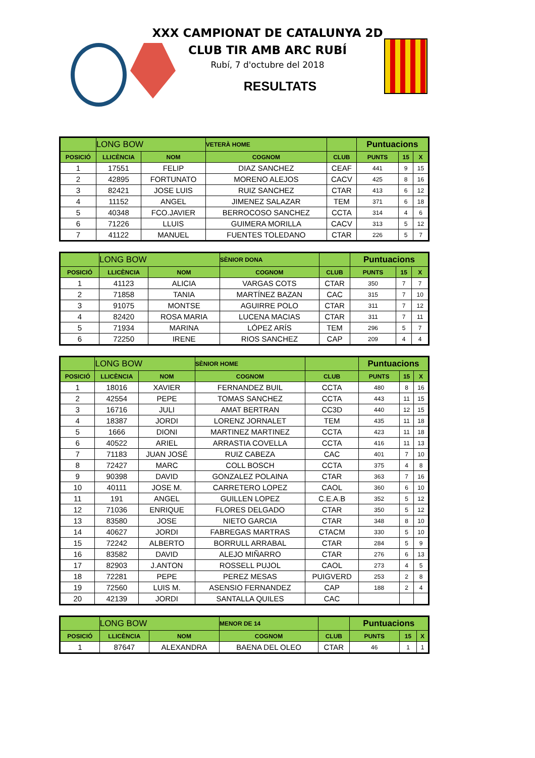XXX CAMPIONAT DE CATALUNYA 2D
CLUB TIR AMB ARC RUBÍ
Rubí, 7 d'octubre del 2018
RESULTATS
| | LONG BOW | | VETERÀ HOME | | Puntuacions | | |
| POSICIÓ | LLICÈNCIA | NOM | COGNOM | CLUB | PUNTS | 15 | X |
| 1 | 17551 | FELIP | DIAZ SANCHEZ | CEAF | 441 | 9 | 15 |
| 2 | 42895 | FORTUNATO | MORENO ALEJOS | CACV | 425 | 8 | 16 |
| 3 | 82421 | JOSE LUIS | RUIZ SANCHEZ | CTAR | 413 | 6 | 12 |
| 4 | 11152 | ANGEL | JIMENEZ SALAZAR | TEM | 371 | 6 | 18 |
| 5 | 40348 | FCO.JAVIER | BERROCOSO SANCHEZ | CCTA | 314 | 4 | 6 |
| 6 | 71226 | LLUIS | GUIMERA MORILLA | CACV | 313 | 5 | 12 |
| 7 | 41122 | MANUEL | FUENTES TOLEDANO | CTAR | 226 | 5 | 7 |
| | LONG BOW | | SÈNIOR DONA | | Puntuacions | | |
| POSICIÓ | LLICÈNCIA | NOM | COGNOM | CLUB | PUNTS | 15 | X |
| 1 | 41123 | ALICIA | VARGAS COTS | CTAR | 350 | 7 | 7 |
| 2 | 71858 | TANIA | MARTÍNEZ BAZAN | CAC | 315 | 7 | 10 |
| 3 | 91075 | MONTSE | AGUIRRE POLO | CTAR | 311 | 7 | 12 |
| 4 | 82420 | ROSA MARIA | LUCENA MACIAS | CTAR | 311 | 7 | 11 |
| 5 | 71934 | MARINA | LÓPEZ ARÍS | TEM | 296 | 5 | 7 |
| 6 | 72250 | IRENE | RIOS SANCHEZ | CAP | 209 | 4 | 4 |
| | LONG BOW | | SÈNIOR HOME | | Puntuacions | | |
| POSICIÓ | LLICÈNCIA | NOM | COGNOM | CLUB | PUNTS | 15 | X |
| 1 | 18016 | XAVIER | FERNANDEZ BUIL | CCTA | 480 | 8 | 16 |
| 2 | 42554 | PEPE | TOMAS SANCHEZ | CCTA | 443 | 11 | 15 |
| 3 | 16716 | JULI | AMAT BERTRAN | CC3D | 440 | 12 | 15 |
| 4 | 18387 | JORDI | LORENZ JORNALET | TEM | 435 | 11 | 18 |
| 5 | 1666 | DIONI | MARTINEZ MARTINEZ | CCTA | 423 | 11 | 18 |
| 6 | 40522 | ARIEL | ARRASTIA COVELLA | CCTA | 416 | 11 | 13 |
| 7 | 71183 | JUAN JOSÉ | RUIZ CABEZA | CAC | 401 | 7 | 10 |
| 8 | 72427 | MARC | COLL BOSCH | CCTA | 375 | 4 | 8 |
| 9 | 90398 | DAVID | GONZALEZ POLAINA | CTAR | 363 | 7 | 16 |
| 10 | 40111 | JOSE M. | CARRETERO LOPEZ | CAOL | 360 | 6 | 10 |
| 11 | 191 | ANGEL | GUILLEN LOPEZ | C.E.A.B | 352 | 5 | 12 |
| 12 | 71036 | ENRIQUE | FLORES DELGADO | CTAR | 350 | 5 | 12 |
| 13 | 83580 | JOSE | NIETO GARCIA | CTAR | 348 | 8 | 10 |
| 14 | 40627 | JORDI | FABREGAS MARTRAS | CTACM | 330 | 5 | 10 |
| 15 | 72242 | ALBERTO | BORRULL ARRABAL | CTAR | 284 | 5 | 9 |
| 16 | 83582 | DAVID | ALEJO MIÑARRO | CTAR | 276 | 6 | 13 |
| 17 | 82903 | J.ANTON | ROSSELL PUJOL | CAOL | 273 | 4 | 5 |
| 18 | 72281 | PEPE | PEREZ MESAS | PUIGVERD | 253 | 2 | 8 |
| 19 | 72560 | LUIS M. | ASENSIO FERNANDEZ | CAP | 188 | 2 | 4 |
| 20 | 42139 | JORDI | SANTALLA QUILES | CAC | | | |
| | LONG BOW | | MENOR DE 14 | | Puntuacions | | |
| POSICIÓ | LLICÈNCIA | NOM | COGNOM | CLUB | PUNTS | 15 | X |
| 1 | 87647 | ALEXANDRA | BAENA DEL OLEO | CTAR | 46 | 1 | 1 |